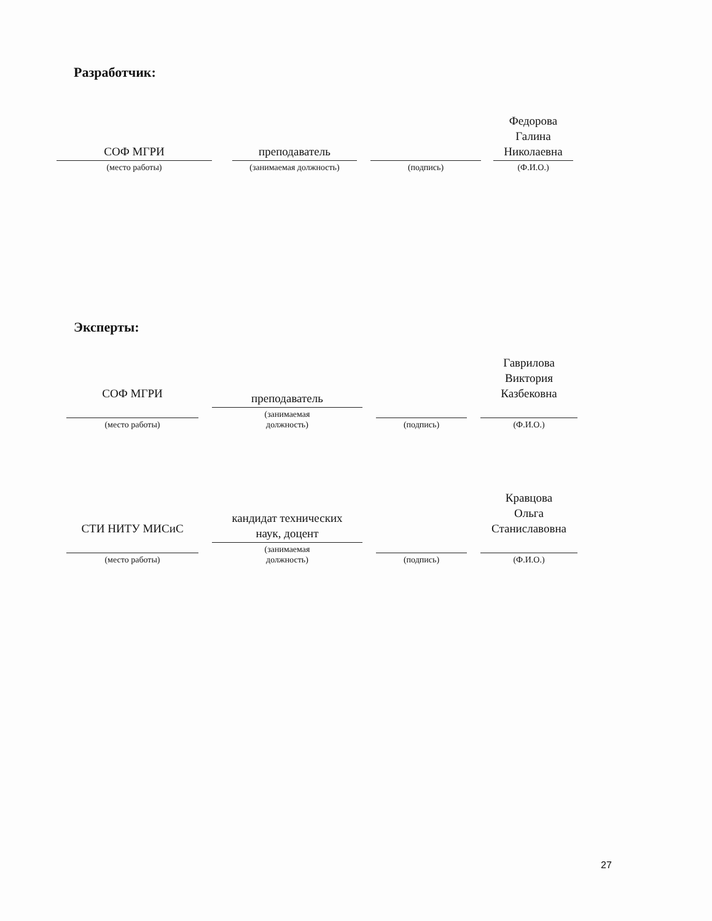Разработчик:
СОФ МГРИ
(место работы)
преподаватель
(занимаемая должность)
(подпись)
Федорова
Галина
Николаевна
(Ф.И.О.)
Эксперты:
СОФ МГРИ
(место работы)
преподаватель
(занимаемая
должность)
(подпись)
Гаврилова
Виктория
Казбековна
(Ф.И.О.)
СТИ НИТУ МИСиС
(место работы)
кандидат технических
наук, доцент
(занимаемая
должность)
(подпись)
Кравцова
Ольга
Станиславовна
(Ф.И.О.)
27